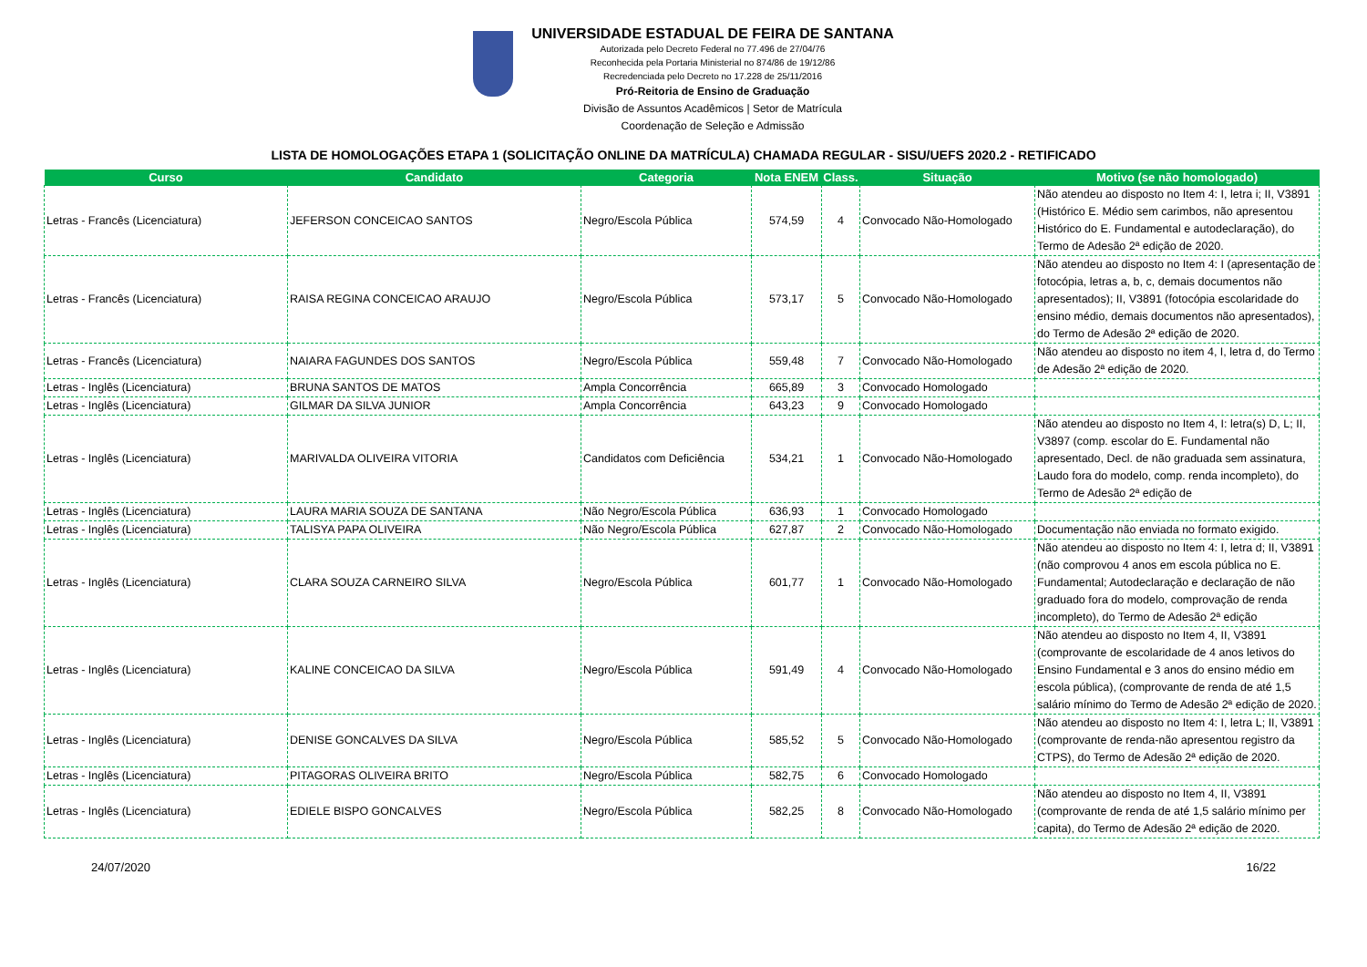UNIVERSIDADE ESTADUAL DE FEIRA DE SANTANA
Autorizada pelo Decreto Federal no 77.496 de 27/04/76
Reconhecida pela Portaria Ministerial no 874/86 de 19/12/86
Recredenciada pelo Decreto no 17.228 de 25/11/2016
Pró-Reitoria de Ensino de Graduação
Divisão de Assuntos Acadêmicos | Setor de Matrícula
Coordenação de Seleção e Admissão
LISTA DE HOMOLOGAÇÕES ETAPA 1 (SOLICITAÇÃO ONLINE DA MATRÍCULA) CHAMADA REGULAR - SISU/UEFS 2020.2 - RETIFICADO
| Curso | Candidato | Categoria | Nota ENEM | Class. | Situação | Motivo (se não homologado) |
| --- | --- | --- | --- | --- | --- | --- |
| Letras - Francês (Licenciatura) | JEFERSON CONCEICAO SANTOS | Negro/Escola Pública | 574,59 | 4 | Convocado Não-Homologado | Não atendeu ao disposto no Item 4: I, letra i; II, V3891 (Histórico E. Médio sem carimbos, não apresentou Histórico do E. Fundamental e autodeclaração), do Termo de Adesão 2ª edição de 2020. |
| Letras - Francês (Licenciatura) | RAISA REGINA CONCEICAO ARAUJO | Negro/Escola Pública | 573,17 | 5 | Convocado Não-Homologado | Não atendeu ao disposto no Item 4: I (apresentação de fotocópia, letras a, b, c, demais documentos não apresentados); II, V3891 (fotocópia escolaridade do ensino médio, demais documentos não apresentados), do Termo de Adesão 2ª edição de 2020. |
| Letras - Francês (Licenciatura) | NAIARA FAGUNDES DOS SANTOS | Negro/Escola Pública | 559,48 | 7 | Convocado Não-Homologado | Não atendeu ao disposto no item 4, I, letra d, do Termo de Adesão 2ª edição de 2020. |
| Letras - Inglês (Licenciatura) | BRUNA SANTOS DE MATOS | Ampla Concorrência | 665,89 | 3 | Convocado Homologado | |
| Letras - Inglês (Licenciatura) | GILMAR DA SILVA JUNIOR | Ampla Concorrência | 643,23 | 9 | Convocado Homologado | |
| Letras - Inglês (Licenciatura) | MARIVALDA OLIVEIRA VITORIA | Candidatos com Deficiência | 534,21 | 1 | Convocado Não-Homologado | Não atendeu ao disposto no Item 4, I: letra(s) D, L; II, V3897 (comp. escolar do E. Fundamental não apresentado, Decl. de não graduada sem assinatura, Laudo fora do modelo, comp. renda incompleto), do Termo de Adesão 2ª edição de |
| Letras - Inglês (Licenciatura) | LAURA MARIA SOUZA DE SANTANA | Não Negro/Escola Pública | 636,93 | 1 | Convocado Homologado | |
| Letras - Inglês (Licenciatura) | TALISYA PAPA OLIVEIRA | Não Negro/Escola Pública | 627,87 | 2 | Convocado Não-Homologado | Documentação não enviada no formato exigido. |
| Letras - Inglês (Licenciatura) | CLARA SOUZA CARNEIRO SILVA | Negro/Escola Pública | 601,77 | 1 | Convocado Não-Homologado | Não atendeu ao disposto no Item 4: I, letra d; II, V3891 (não comprovou 4 anos em escola pública no E. Fundamental; Autodeclaração e declaração de não graduado fora do modelo, comprovação de renda incompleto), do Termo de Adesão 2ª edição |
| Letras - Inglês (Licenciatura) | KALINE CONCEICAO DA SILVA | Negro/Escola Pública | 591,49 | 4 | Convocado Não-Homologado | Não atendeu ao disposto no Item 4, II, V3891 (comprovante de escolaridade de 4 anos letivos do Ensino Fundamental e 3 anos do ensino médio em escola pública), (comprovante de renda de até 1,5 salário mínimo do Termo de Adesão 2ª edição de 2020. |
| Letras - Inglês (Licenciatura) | DENISE GONCALVES DA SILVA | Negro/Escola Pública | 585,52 | 5 | Convocado Não-Homologado | Não atendeu ao disposto no Item 4: I, letra L; II, V3891 (comprovante de renda-não apresentou registro da CTPS), do Termo de Adesão 2ª edição de 2020. |
| Letras - Inglês (Licenciatura) | PITAGORAS OLIVEIRA BRITO | Negro/Escola Pública | 582,75 | 6 | Convocado Homologado | |
| Letras - Inglês (Licenciatura) | EDIELE BISPO GONCALVES | Negro/Escola Pública | 582,25 | 8 | Convocado Não-Homologado | Não atendeu ao disposto no Item 4, II, V3891 (comprovante de renda de até 1,5 salário mínimo per capita), do Termo de Adesão 2ª edição de 2020. |
24/07/2020 16/22